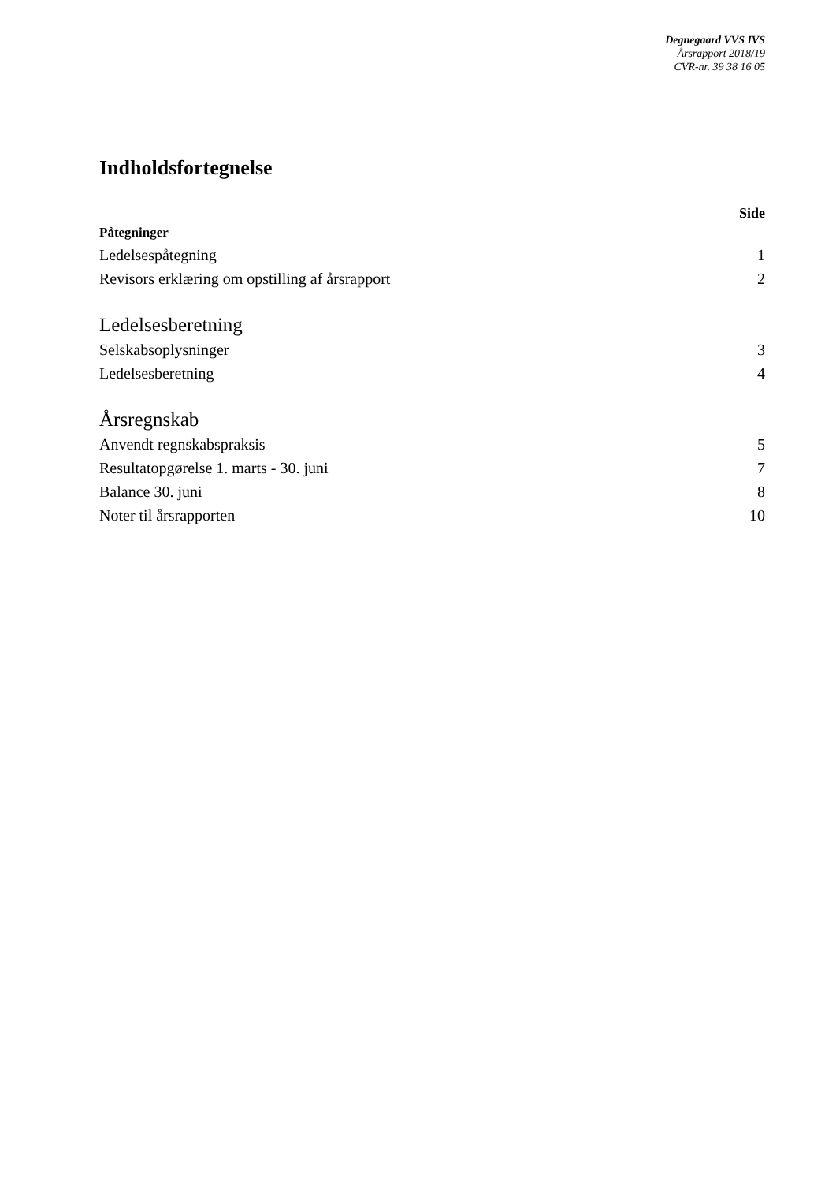Degnegaard VVS IVS
Årsrapport 2018/19
CVR-nr. 39 38 16 05
Indholdsfortegnelse
Side
Påtegninger
Ledelsespåtegning 1
Revisors erklæring om opstilling af årsrapport 2
Ledelsesberetning
Selskabsoplysninger 3
Ledelsesberetning 4
Årsregnskab
Anvendt regnskabspraksis 5
Resultatopgørelse 1. marts - 30. juni 7
Balance 30. juni 8
Noter til årsrapporten 10